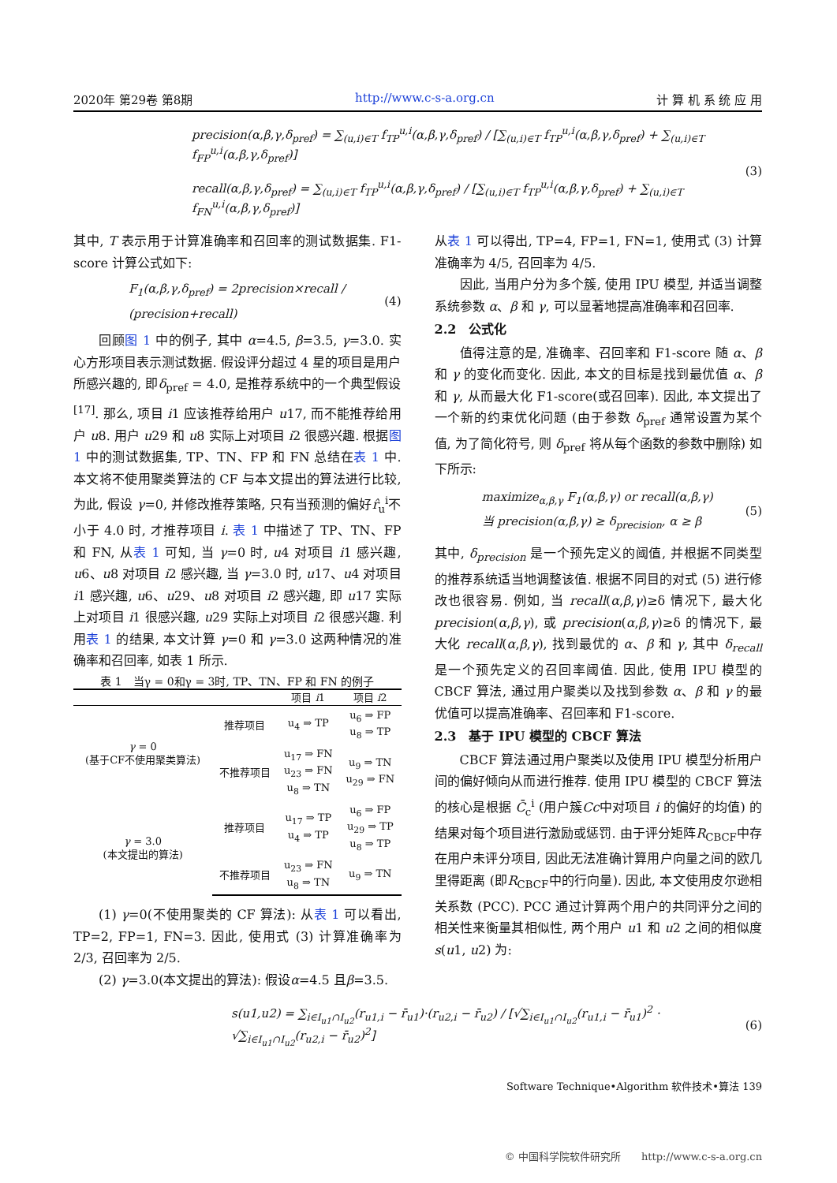2020年 第29卷 第8期 http://www.c-s-a.org.cn 计 算 机 系 统 应 用
precision(α,β,γ,δ<sub>pref</sub>) = ∑<sub>(u,i)∈T</sub> f<sub>TP</sub><sup>u,i</sup>(α,β,γ,δ<sub>pref</sub>) / [∑<sub>(u,i)∈T</sub> f<sub>TP</sub><sup>u,i</sup>(α,β,γ,δ<sub>pref</sub>) + ∑<sub>(u,i)∈T</sub> f<sub>FP</sub><sup>u,i</sup>(α,β,γ,δ<sub>pref</sub>)]
recall(α,β,γ,δ<sub>pref</sub>) = ∑<sub>(u,i)∈T</sub> f<sub>TP</sub><sup>u,i</sup>(α,β,γ,δ<sub>pref</sub>) / [∑<sub>(u,i)∈T</sub> f<sub>TP</sub><sup>u,i</sup>(α,β,γ,δ<sub>pref</sub>) + ∑<sub>(u,i)∈T</sub> f<sub>FN</sub><sup>u,i</sup>(α,β,γ,δ<sub>pref</sub>)]
(3)
其中, T 表示用于计算准确率和召回率的测试数据集. F1-score 计算公式如下:
F<sub>1</sub>(α,β,γ,δ<sub>pref</sub>) = 2precision×recall / (precision+recall) (4)
回顾图 1 中的例子, 其中 α=4.5, β=3.5, γ=3.0. 实心方形项目表示测试数据. 假设评分超过 4 星的项目是用户所感兴趣的, 即δ<sub>pref</sub> = 4.0, 是推荐系统中的一个典型假设<sup>[17]</sup>. 那么, 项目 i1 应该推荐给用户 u17, 而不能推荐给用户 u8. 用户 u29 和 u8 实际上对项目 i2 很感兴趣. 根据图 1 中的测试数据集, TP、TN、FP 和 FN 总结在表 1 中. 本文将不使用聚类算法的 CF 与本文提出的算法进行比较, 为此, 假设 γ=0, 并修改推荐策略, 只有当预测的偏好r̂<sub>u</sub><sup>i</sup>不小于 4.0 时, 才推荐项目 i. 表 1 中描述了 TP、TN、FP 和 FN, 从表 1 可知, 当 γ=0 时, u4 对项目 i1 感兴趣, u6、u8 对项目 i2 感兴趣, 当 γ=3.0 时, u17、u4 对项目 i1 感兴趣, u6、u29、u8 对项目 i2 感兴趣, 即 u17 实际上对项目 i1 很感兴趣, u29 实际上对项目 i2 很感兴趣. 利用表 1 的结果, 本文计算 γ=0 和 γ=3.0 这两种情况的准确率和召回率, 如表 1 所示.
表 1 当γ = 0和γ = 3时, TP、TN、FP 和 FN 的例子
| | | 项目 i 1 | 项目 i 2 |
| --- | --- | --- | --- |
| γ = 0 (基于CF不使用聚类算法) | 推荐项目 | u<sub>4</sub> ⇒ TP | u<sub>6</sub> ⇒ FP u<sub>8</sub> ⇒ TP |
| | 不推荐项目 | u<sub>17</sub> ⇒ FN u<sub>23</sub> ⇒ FN u<sub>8</sub> ⇒ TN | u<sub>9</sub> ⇒ TN u<sub>29</sub> ⇒ FN |
| γ = 3.0 (本文提出的算法) | 推荐项目 | u<sub>17</sub> ⇒ TP u<sub>4</sub> ⇒ TP | u<sub>6</sub> ⇒ FP u<sub>29</sub> ⇒ TP u<sub>8</sub> ⇒ TP |
| | 不推荐项目 | u<sub>23</sub> ⇒ FN u<sub>8</sub> ⇒ TN | u<sub>9</sub> ⇒ TN |
(1) γ=0(不使用聚类的 CF 算法): 从表 1 可以看出, TP=2, FP=1, FN=3. 因此, 使用式 (3) 计算准确率为 2/3, 召回率为 2/5.
(2) γ=3.0(本文提出的算法): 假设α=4.5 且β=3.5.
从表 1 可以得出, TP=4, FP=1, FN=1, 使用式 (3) 计算准确率为 4/5, 召回率为 4/5.
因此, 当用户分为多个簇, 使用 IPU 模型, 并适当调整系统参数 α、β 和 γ, 可以显著地提高准确率和召回率.
2.2　公式化
值得注意的是, 准确率、召回率和 F1-score 随 α、β 和 γ 的变化而变化. 因此, 本文的目标是找到最优值 α、β 和 γ, 从而最大化 F1-score(或召回率). 因此, 本文提出了一个新的约束优化问题 (由于参数 δ<sub>pref</sub> 通常设置为某个值, 为了简化符号, 则 δ<sub>pref</sub> 将从每个函数的参数中删除) 如下所示:
maximize<sub>α,β,γ</sub> F<sub>1</sub>(α,β,γ) or recall(α,β,γ)
当 precision(α,β,γ) ≥ δ<sub>precision</sub>, α ≥ β
(5)
其中, δ<sub>precision</sub> 是一个预先定义的阈值, 并根据不同类型的推荐系统适当地调整该值. 根据不同目的对式 (5) 进行修改也很容易. 例如, 当 recall(α,β,γ)≥δ 情况下, 最大化 precision(α,β,γ), 或 precision(α,β,γ)≥δ 的情况下, 最大化 recall(α,β,γ), 找到最优的 α、β 和 γ, 其中 δ<sub>recall</sub> 是一个预先定义的召回率阈值. 因此, 使用 IPU 模型的 CBCF 算法, 通过用户聚类以及找到参数 α、β 和 γ 的最优值可以提高准确率、召回率和 F1-score.
2.3　基于 IPU 模型的 CBCF 算法
CBCF 算法通过用户聚类以及使用 IPU 模型分析用户间的偏好倾向从而进行推荐. 使用 IPU 模型的 CBCF 算法的核心是根据 C̄<sub>c</sub><sup>i</sup> (用户簇Cc中对项目 i 的偏好的均值) 的结果对每个项目进行激励或惩罚. 由于评分矩阵R<sub>CBCF</sub>中存在用户未评分项目, 因此无法准确计算用户向量之间的欧几里得距离 (即R<sub>CBCF</sub>中的行向量). 因此, 本文使用皮尔逊相关系数 (PCC). PCC 通过计算两个用户的共同评分之间的相关性来衡量其相似性, 两个用户 u1 和 u2 之间的相似度 s(u1, u2) 为:
s(u1,u2) = ∑<sub>i∈I<sub>u1</sub>∩I<sub>u2</sub></sub>(r<sub>u1,i</sub> − r̄<sub>u1</sub>)·(r<sub>u2,i</sub> − r̄<sub>u2</sub>) / [√∑<sub>i∈I<sub>u1</sub>∩I<sub>u2</sub></sub>(r<sub>u1,i</sub> − r̄<sub>u1</sub>)<sup>2</sup> · √∑<sub>i∈I<sub>u1</sub>∩I<sub>u2</sub></sub>(r<sub>u2,i</sub> − r̄<sub>u2</sub>)<sup>2</sup>] (6)
Software Technique•Algorithm 软件技术•算法 139
© 中国科学院软件研究所　　http://www.c-s-a.org.cn